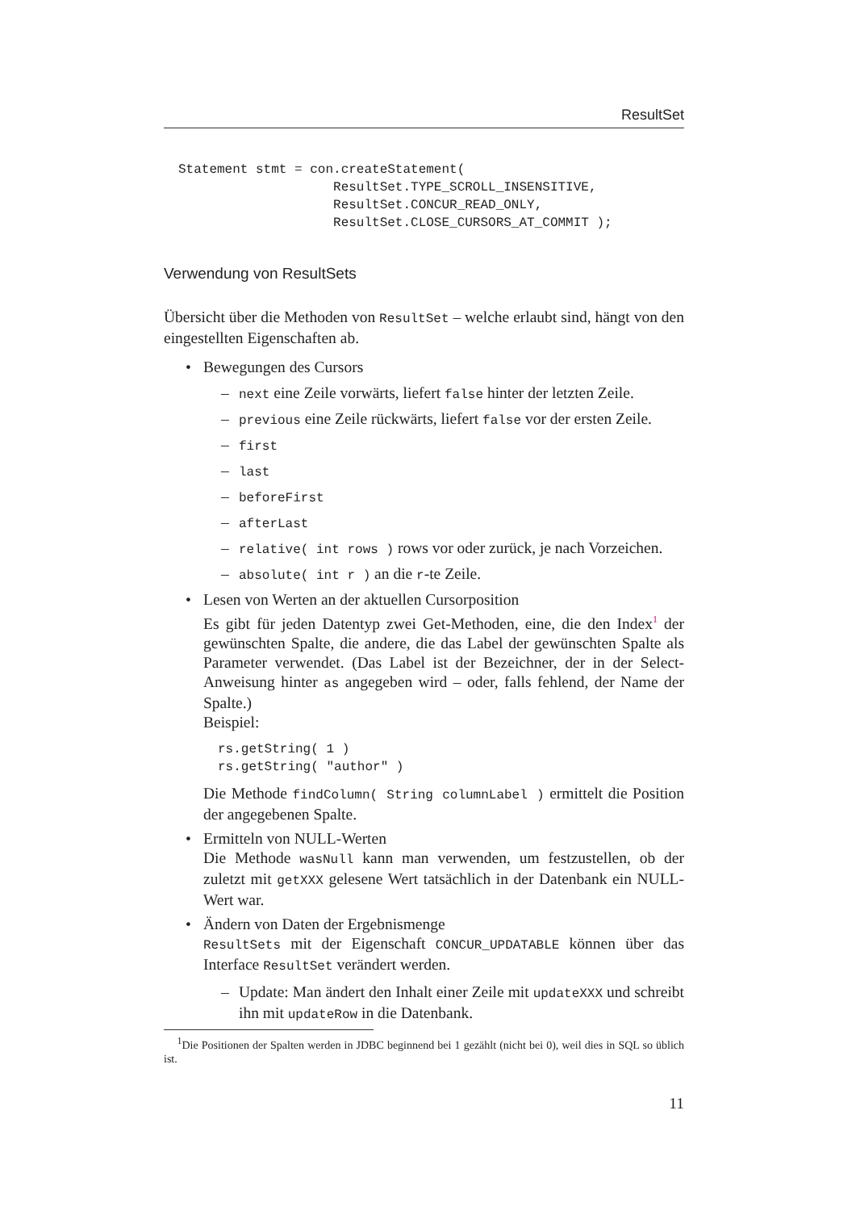ResultSet
Statement stmt = con.createStatement(
                    ResultSet.TYPE_SCROLL_INSENSITIVE,
                    ResultSet.CONCUR_READ_ONLY,
                    ResultSet.CLOSE_CURSORS_AT_COMMIT );
Verwendung von ResultSets
Übersicht über die Methoden von ResultSet – welche erlaubt sind, hängt von den eingestellten Eigenschaften ab.
• Bewegungen des Cursors
– next eine Zeile vorwärts, liefert false hinter der letzten Zeile.
– previous eine Zeile rückwärts, liefert false vor der ersten Zeile.
– first
– last
– beforeFirst
– afterLast
– relative( int rows ) rows vor oder zurück, je nach Vorzeichen.
– absolute( int r ) an die r-te Zeile.
• Lesen von Werten an der aktuellen Cursorposition
Es gibt für jeden Datentyp zwei Get-Methoden, eine, die den Index<sup>1</sup> der gewünschten Spalte, die andere, die das Label der gewünschten Spalte als Parameter verwendet. (Das Label ist der Bezeichner, der in der Select-Anweisung hinter as angegeben wird – oder, falls fehlend, der Name der Spalte.)
Beispiel:
rs.getString( 1 )
rs.getString( "author" )
Die Methode findColumn( String columnLabel ) ermittelt die Position der angegebenen Spalte.
• Ermitteln von NULL-Werten
Die Methode wasNull kann man verwenden, um festzustellen, ob der zuletzt mit getXXX gelesene Wert tatsächlich in der Datenbank ein NULL-Wert war.
• Ändern von Daten der Ergebnismenge
ResultSets mit der Eigenschaft CONCUR_UPDATABLE können über das Interface ResultSet verändert werden.
– Update: Man ändert den Inhalt einer Zeile mit updateXXX und schreibt ihn mit updateRow in die Datenbank.
<sup>1</sup> Die Positionen der Spalten werden in JDBC beginnend bei 1 gezählt (nicht bei 0), weil dies in SQL so üblich ist.
11